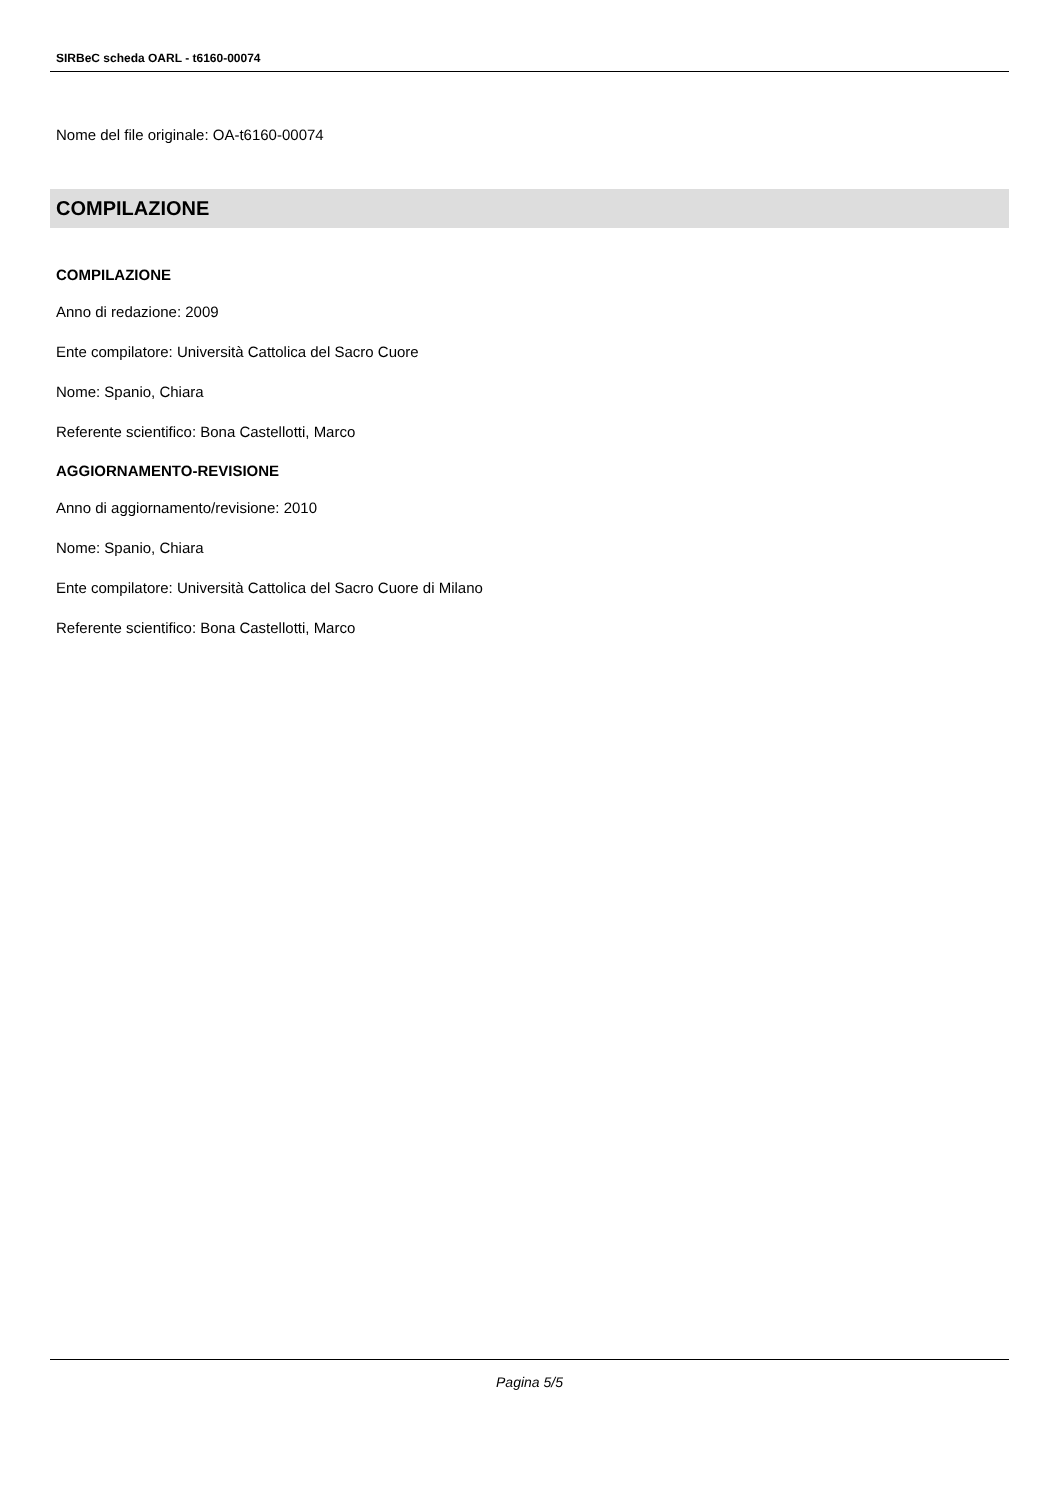SIRBeC scheda OARL - t6160-00074
Nome del file originale: OA-t6160-00074
COMPILAZIONE
COMPILAZIONE
Anno di redazione: 2009
Ente compilatore: Università Cattolica del Sacro Cuore
Nome: Spanio, Chiara
Referente scientifico: Bona Castellotti, Marco
AGGIORNAMENTO-REVISIONE
Anno di aggiornamento/revisione: 2010
Nome: Spanio, Chiara
Ente compilatore: Università Cattolica del Sacro Cuore di Milano
Referente scientifico: Bona Castellotti, Marco
Pagina 5/5